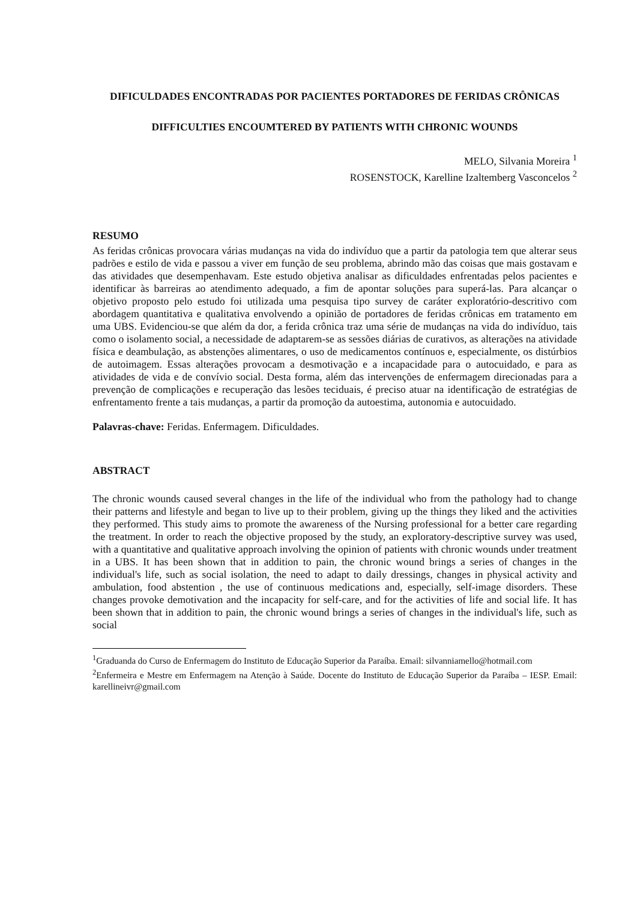DIFICULDADES ENCONTRADAS POR PACIENTES PORTADORES DE FERIDAS CRÔNICAS
DIFFICULTIES ENCOUMTERED BY PATIENTS WITH CHRONIC WOUNDS
MELO, Silvania Moreira <sup>1</sup>
ROSENSTOCK, Karelline Izaltemberg Vasconcelos <sup>2</sup>
RESUMO
As feridas crônicas provocara várias mudanças na vida do indivíduo que a partir da patologia tem que alterar seus padrões e estilo de vida e passou a viver em função de seu problema, abrindo mão das coisas que mais gostavam e das atividades que desempenhavam. Este estudo objetiva analisar as dificuldades enfrentadas pelos pacientes e identificar às barreiras ao atendimento adequado, a fim de apontar soluções para superá-las. Para alcançar o objetivo proposto pelo estudo foi utilizada uma pesquisa tipo survey de caráter exploratório-descritivo com abordagem quantitativa e qualitativa envolvendo a opinião de portadores de feridas crônicas em tratamento em uma UBS. Evidenciou-se que além da dor, a ferida crônica traz uma série de mudanças na vida do indivíduo, tais como o isolamento social, a necessidade de adaptarem-se as sessões diárias de curativos, as alterações na atividade física e deambulação, as abstenções alimentares, o uso de medicamentos contínuos e, especialmente, os distúrbios de autoimagem. Essas alterações provocam a desmotivação e a incapacidade para o autocuidado, e para as atividades de vida e de convívio social. Desta forma, além das intervenções de enfermagem direcionadas para a prevenção de complicações e recuperação das lesões teciduais, é preciso atuar na identificação de estratégias de enfrentamento frente a tais mudanças, a partir da promoção da autoestima, autonomia e autocuidado.
Palavras-chave: Feridas. Enfermagem. Dificuldades.
ABSTRACT
The chronic wounds caused several changes in the life of the individual who from the pathology had to change their patterns and lifestyle and began to live up to their problem, giving up the things they liked and the activities they performed. This study aims to promote the awareness of the Nursing professional for a better care regarding the treatment. In order to reach the objective proposed by the study, an exploratory-descriptive survey was used, with a quantitative and qualitative approach involving the opinion of patients with chronic wounds under treatment in a UBS. It has been shown that in addition to pain, the chronic wound brings a series of changes in the individual's life, such as social isolation, the need to adapt to daily dressings, changes in physical activity and ambulation, food abstention , the use of continuous medications and, especially, self-image disorders. These changes provoke demotivation and the incapacity for self-care, and for the activities of life and social life. It has been shown that in addition to pain, the chronic wound brings a series of changes in the individual's life, such as social
<sup>1</sup> Graduanda do Curso de Enfermagem do Instituto de Educação Superior da Paraíba. Email: silvanniamello@hotmail.com
<sup>2</sup> Enfermeira e Mestre em Enfermagem na Atenção à Saúde. Docente do Instituto de Educação Superior da Paraíba – IESP. Email: karellineivr@gmail.com